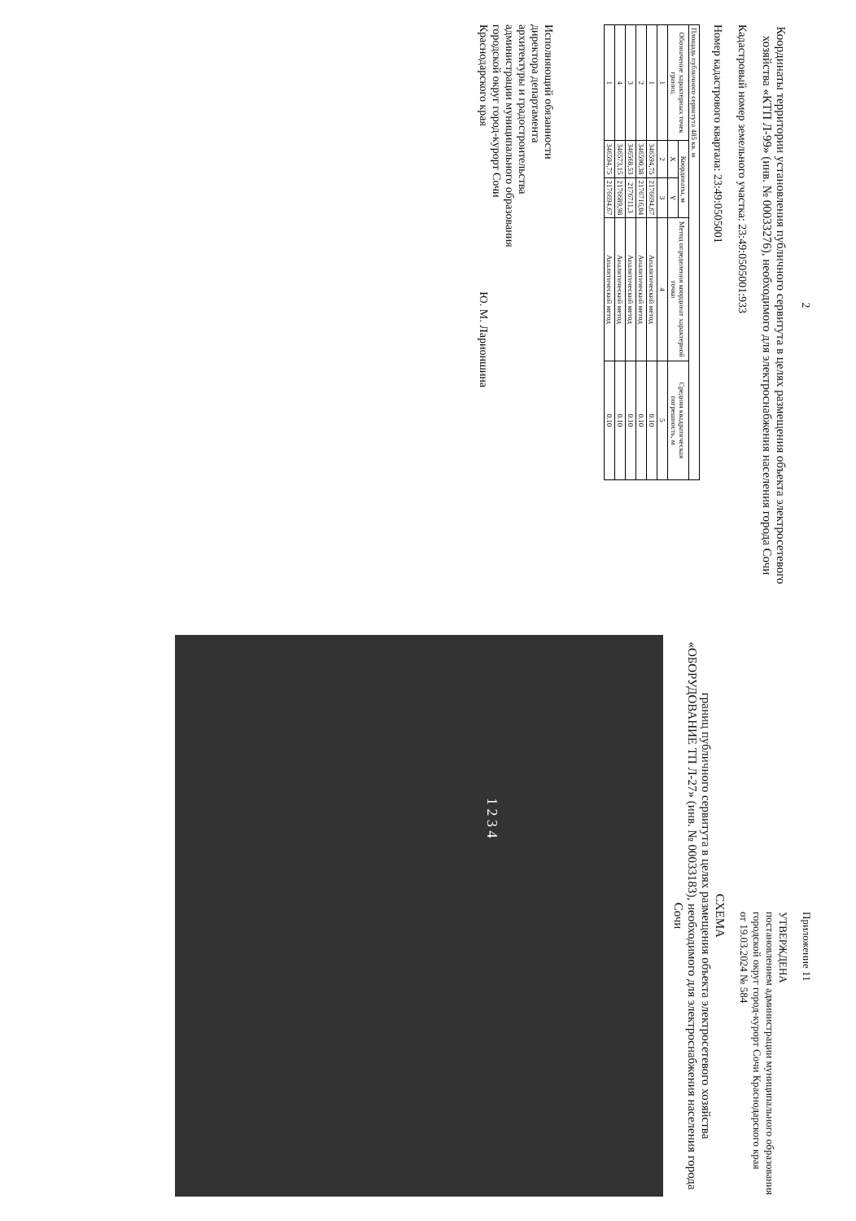2
Координаты территории установления публичного сервитута в целях размещения объекта электросетевого хозяйства «КТП Л-99» (инв. № 00033276), необходимого для электроснабжения населения города Сочи
Кадастровый номер земельного участка: 23:49:0505001:933
Номер кадастрового квартала: 23:49:0505001
| Площадь публичного сервитута 485 кв. м | | | | |
| Обозначение характерных точек границ | Координаты, м | | Метод определения координат характерной точки | Средняя квадратическая погрешность, м |
| | X | Y | | |
| 1 | 2 | 3 | 4 | 5 |
| 1 | 346594,75 | 2176694,67 | Аналитический метод | 0.10 |
| 2 | 346590,38 | 2176716,04 | Аналитический метод | 0.10 |
| 3 | 346568,53 | 2176711,3 | Аналитический метод | 0.10 |
| 4 | 346573,15 | 2176689,98 | Аналитический метод | 0.10 |
| 1 | 346594,75 | 2176694,67 | Аналитический метод | 0.10 |
Исполняющий обязанности
директора департамента
архитектуры и градостроительства
администрации муниципального образования
городской округ город-курорт Сочи
Краснодарского края Ю. М. Ларионшина
Приложение 11
УТВЕРЖДЕНА
постановлением администрации муниципального образования городской округ город-курорт Сочи Краснодарского края
от 19.03.2024 № 584
СХЕМА
границ публичного сервитута в целях размещения объекта электросетевого хозяйства
«ОБОРУДОВАНИЕ ТП Л-27» (инв. № 00033183), необходимого для электроснабжения населения города Сочи
1 2 3 4